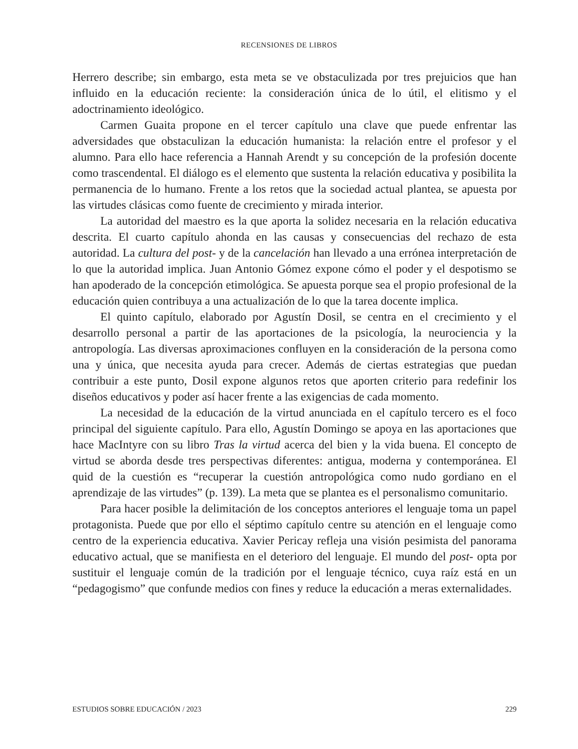RECENSIONES DE LIBROS
Herrero describe; sin embargo, esta meta se ve obstaculizada por tres prejuicios que han influido en la educación reciente: la consideración única de lo útil, el elitismo y el adoctrinamiento ideológico.
Carmen Guaita propone en el tercer capítulo una clave que puede enfrentar las adversidades que obstaculizan la educación humanista: la relación entre el profesor y el alumno. Para ello hace referencia a Hannah Arendt y su concepción de la profesión docente como trascendental. El diálogo es el elemento que sustenta la relación educativa y posibilita la permanencia de lo humano. Frente a los retos que la sociedad actual plantea, se apuesta por las virtudes clásicas como fuente de crecimiento y mirada interior.
La autoridad del maestro es la que aporta la solidez necesaria en la relación educativa descrita. El cuarto capítulo ahonda en las causas y consecuencias del rechazo de esta autoridad. La cultura del post- y de la cancelación han llevado a una errónea interpretación de lo que la autoridad implica. Juan Antonio Gómez expone cómo el poder y el despotismo se han apoderado de la concepción etimológica. Se apuesta porque sea el propio profesional de la educación quien contribuya a una actualización de lo que la tarea docente implica.
El quinto capítulo, elaborado por Agustín Dosil, se centra en el crecimiento y el desarrollo personal a partir de las aportaciones de la psicología, la neurociencia y la antropología. Las diversas aproximaciones confluyen en la consideración de la persona como una y única, que necesita ayuda para crecer. Además de ciertas estrategias que puedan contribuir a este punto, Dosil expone algunos retos que aporten criterio para redefinir los diseños educativos y poder así hacer frente a las exigencias de cada momento.
La necesidad de la educación de la virtud anunciada en el capítulo tercero es el foco principal del siguiente capítulo. Para ello, Agustín Domingo se apoya en las aportaciones que hace MacIntyre con su libro Tras la virtud acerca del bien y la vida buena. El concepto de virtud se aborda desde tres perspectivas diferentes: antigua, moderna y contemporánea. El quid de la cuestión es “recuperar la cuestión antropológica como nudo gordiano en el aprendizaje de las virtudes” (p. 139). La meta que se plantea es el personalismo comunitario.
Para hacer posible la delimitación de los conceptos anteriores el lenguaje toma un papel protagonista. Puede que por ello el séptimo capítulo centre su atención en el lenguaje como centro de la experiencia educativa. Xavier Pericay refleja una visión pesimista del panorama educativo actual, que se manifiesta en el deterioro del lenguaje. El mundo del post- opta por sustituir el lenguaje común de la tradición por el lenguaje técnico, cuya raíz está en un “pedagogismo” que confunde medios con fines y reduce la educación a meras externalidades.
ESTUDIOS SOBRE EDUCACIÓN / 2023 229